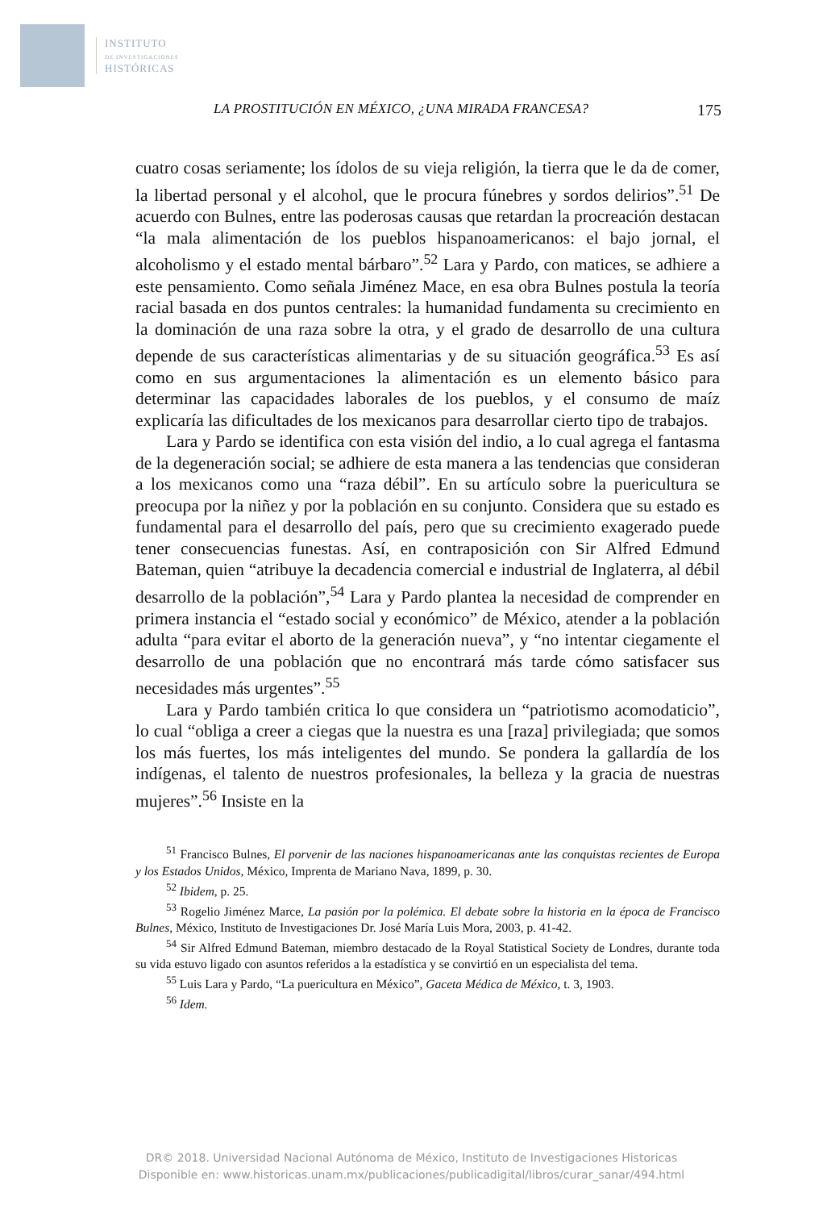INSTITUTO
DE INVESTIGACIONES
HISTÓRICAS
LA PROSTITUCIÓN EN MÉXICO, ¿UNA MIRADA FRANCESA? 175
cuatro cosas seriamente; los ídolos de su vieja religión, la tierra que le da de comer, la libertad personal y el alcohol, que le procura fúnebres y sordos delirios”.<sup>51</sup> De acuerdo con Bulnes, entre las poderosas causas que retardan la procreación destacan “la mala alimentación de los pueblos hispanoamericanos: el bajo jornal, el alcoholismo y el estado mental bárbaro”.<sup>52</sup> Lara y Pardo, con matices, se adhiere a este pensamiento. Como señala Jiménez Mace, en esa obra Bulnes postula la teoría racial basada en dos puntos centrales: la humanidad fundamenta su crecimiento en la dominación de una raza sobre la otra, y el grado de desarrollo de una cultura depende de sus características alimentarias y de su situación geográfica.<sup>53</sup> Es así como en sus argumentaciones la alimentación es un elemento básico para determinar las capacidades laborales de los pueblos, y el consumo de maíz explicaría las dificultades de los mexicanos para desarrollar cierto tipo de trabajos.
Lara y Pardo se identifica con esta visión del indio, a lo cual agrega el fantasma de la degeneración social; se adhiere de esta manera a las tendencias que consideran a los mexicanos como una “raza débil”. En su artículo sobre la puericultura se preocupa por la niñez y por la población en su conjunto. Considera que su estado es fundamental para el desarrollo del país, pero que su crecimiento exagerado puede tener consecuencias funestas. Así, en contraposición con Sir Alfred Edmund Bateman, quien “atribuye la decadencia comercial e industrial de Inglaterra, al débil desarrollo de la población”,<sup>54</sup> Lara y Pardo plantea la necesidad de comprender en primera instancia el “estado social y económico” de México, atender a la población adulta “para evitar el aborto de la generación nueva”, y “no intentar ciegamente el desarrollo de una población que no encontrará más tarde cómo satisfacer sus necesidades más urgentes”.<sup>55</sup>
Lara y Pardo también critica lo que considera un “patriotismo acomodaticio”, lo cual “obliga a creer a ciegas que la nuestra es una [raza] privilegiada; que somos los más fuertes, los más inteligentes del mundo. Se pondera la gallardía de los indígenas, el talento de nuestros profesionales, la belleza y la gracia de nuestras mujeres”.<sup>56</sup> Insiste en la
<sup>51</sup> Francisco Bulnes, El porvenir de las naciones hispanoamericanas ante las conquistas recientes de Europa y los Estados Unidos, México, Imprenta de Mariano Nava, 1899, p. 30.
<sup>52</sup> Ibidem, p. 25.
<sup>53</sup> Rogelio Jiménez Marce, La pasión por la polémica. El debate sobre la historia en la época de Francisco Bulnes, México, Instituto de Investigaciones Dr. José María Luis Mora, 2003, p. 41-42.
<sup>54</sup> Sir Alfred Edmund Bateman, miembro destacado de la Royal Statistical Society de Londres, durante toda su vida estuvo ligado con asuntos referidos a la estadística y se convirtió en un especialista del tema.
<sup>55</sup> Luis Lara y Pardo, “La puericultura en México”, Gaceta Médica de México, t. 3, 1903.
<sup>56</sup> Idem.
DR© 2018. Universidad Nacional Autónoma de México, Instituto de Investigaciones Historicas
Disponible en: www.historicas.unam.mx/publicaciones/publicadigital/libros/curar_sanar/494.html